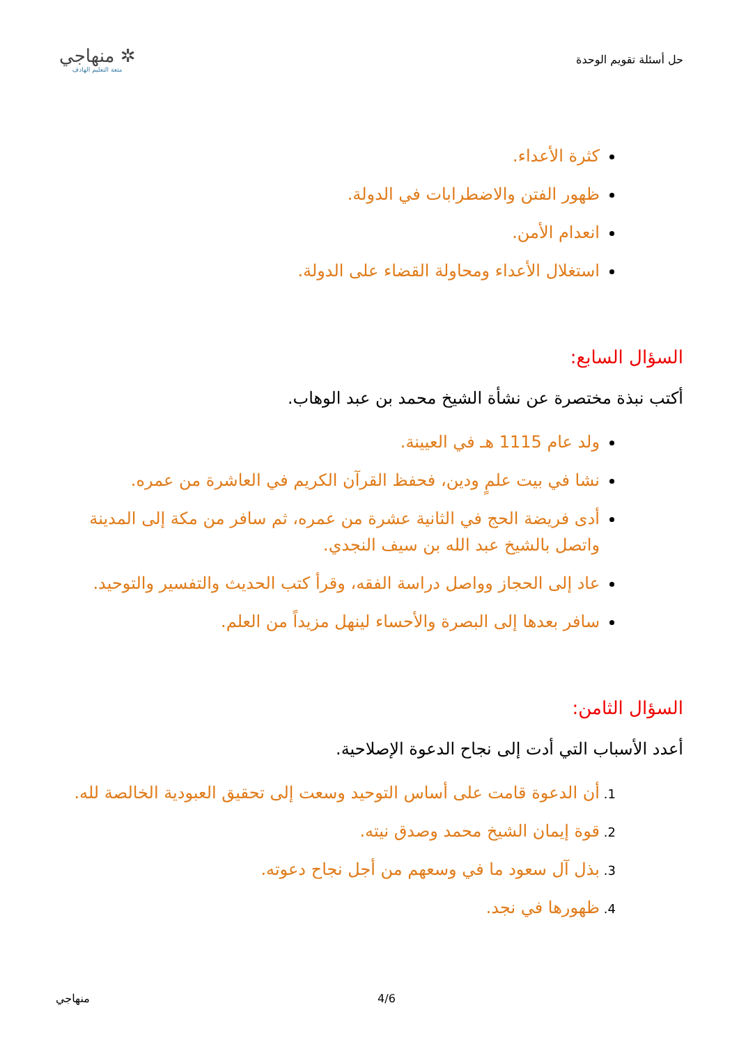حل أسئلة تقويم الوحدة
✲ منهاجي
متعة التعليم الهادف
كثرة الأعداء.
ظهور الفتن والاضطرابات في الدولة.
انعدام الأمن.
استغلال الأعداء ومحاولة القضاء على الدولة.
السؤال السابع:
أكتب نبذة مختصرة عن نشأة الشيخ محمد بن عبد الوهاب.
ولد عام 1115 هـ في العيينة.
نشا في بيت علمٍ ودين، فحفظ القرآن الكريم في العاشرة من عمره.
أدى فريضة الحج في الثانية عشرة من عمره، ثم سافر من مكة إلى المدينة واتصل بالشيخ عبد الله بن سيف النجدي.
عاد إلى الحجاز وواصل دراسة الفقه، وقرأ كتب الحديث والتفسير والتوحيد.
سافر بعدها إلى البصرة والأحساء لينهل مزيداً من العلم.
السؤال الثامن:
أعدد الأسباب التي أدت إلى نجاح الدعوة الإصلاحية.
أن الدعوة قامت على أساس التوحيد وسعت إلى تحقيق العبودية الخالصة لله.
قوة إيمان الشيخ محمد وصدق نيته.
بذل آل سعود ما في وسعهم من أجل نجاح دعوته.
ظهورها في نجد.
منهاجي 4/6